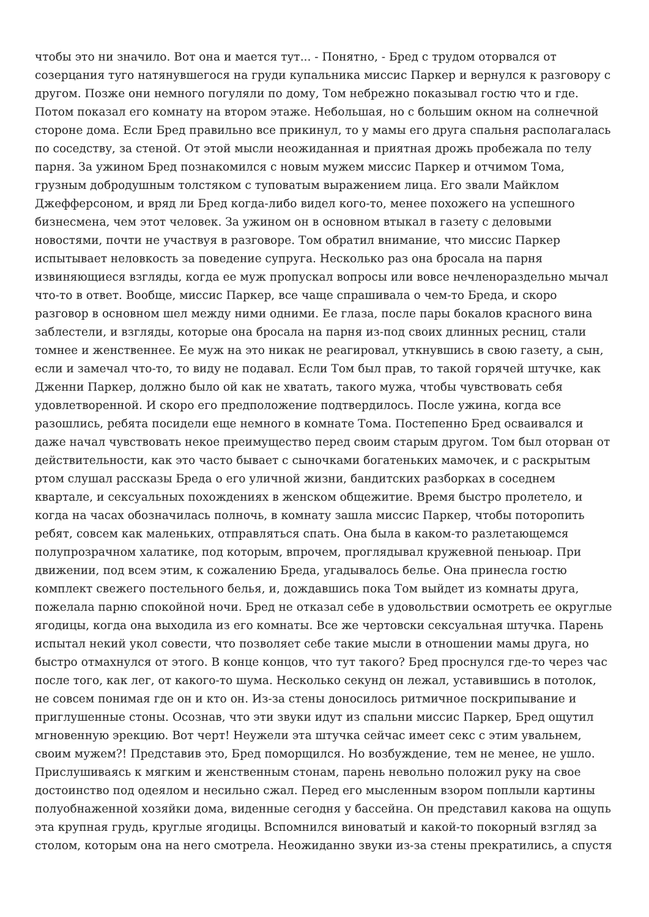чтобы это ни значило. Вот она и мается тут... - Понятно, - Бред с трудом оторвался от созерцания туго натянувшегося на груди купальника миссис Паркер и вернулся к разговору с другом. Позже они немного погуляли по дому, Том небрежно показывал гостю что и где. Потом показал его комнату на втором этаже. Небольшая, но с большим окном на солнечной стороне дома. Если Бред правильно все прикинул, то у мамы его друга спальня располагалась по соседству, за стеной. От этой мысли неожиданная и приятная дрожь пробежала по телу парня. За ужином Бред познакомился с новым мужем миссис Паркер и отчимом Тома, грузным добродушным толстяком с туповатым выражением лица. Его звали Майклом Джефферсоном, и вряд ли Бред когда-либо видел кого-то, менее похожего на успешного бизнесмена, чем этот человек. За ужином он в основном втыкал в газету с деловыми новостями, почти не участвуя в разговоре. Том обратил внимание, что миссис Паркер испытывает неловкость за поведение супруга. Несколько раз она бросала на парня извиняющиеся взгляды, когда ее муж пропускал вопросы или вовсе нечленораздельно мычал что-то в ответ. Вообще, миссис Паркер, все чаще спрашивала о чем-то Бреда, и скоро разговор в основном шел между ними одними. Ее глаза, после пары бокалов красного вина заблестели, и взгляды, которые она бросала на парня из-под своих длинных ресниц, стали томнее и женственнее. Ее муж на это никак не реагировал, уткнувшись в свою газету, а сын, если и замечал что-то, то виду не подавал. Если Том был прав, то такой горячей штучке, как Дженни Паркер, должно было ой как не хватать, такого мужа, чтобы чувствовать себя удовлетворенной. И скоро его предположение подтвердилось. После ужина, когда все разошлись, ребята посидели еще немного в комнате Тома. Постепенно Бред осваивался и даже начал чувствовать некое преимущество перед своим старым другом. Том был оторван от действительности, как это часто бывает с сыночками богатеньких мамочек, и с раскрытым ртом слушал рассказы Бреда о его уличной жизни, бандитских разборках в соседнем квартале, и сексуальных похождениях в женском общежитие. Время быстро пролетело, и когда на часах обозначилась полночь, в комнату зашла миссис Паркер, чтобы поторопить ребят, совсем как маленьких, отправляться спать. Она была в каком-то разлетающемся полупрозрачном халатике, под которым, впрочем, проглядывал кружевной пеньюар. При движении, под всем этим, к сожалению Бреда, угадывалось белье. Она принесла гостю комплект свежего постельного белья, и, дождавшись пока Том выйдет из комнаты друга, пожелала парню спокойной ночи. Бред не отказал себе в удовольствии осмотреть ее округлые ягодицы, когда она выходила из его комнаты. Все же чертовски сексуальная штучка. Парень испытал некий укол совести, что позволяет себе такие мысли в отношении мамы друга, но быстро отмахнулся от этого. В конце концов, что тут такого? Бред проснулся где-то через час после того, как лег, от какого-то шума. Несколько секунд он лежал, уставившись в потолок, не совсем понимая где он и кто он. Из-за стены доносилось ритмичное поскрипывание и приглушенные стоны. Осознав, что эти звуки идут из спальни миссис Паркер, Бред ощутил мгновенную эрекцию. Вот черт! Неужели эта штучка сейчас имеет секс с этим увальнем, своим мужем?! Представив это, Бред поморщился. Но возбуждение, тем не менее, не ушло. Прислушиваясь к мягким и женственным стонам, парень невольно положил руку на свое достоинство под одеялом и несильно сжал. Перед его мысленным взором поплыли картины полуобнаженной хозяйки дома, виденные сегодня у бассейна. Он представил какова на ощупь эта крупная грудь, круглые ягодицы. Вспомнился виноватый и какой-то покорный взгляд за столом, которым она на него смотрела. Неожиданно звуки из-за стены прекратились, а спустя